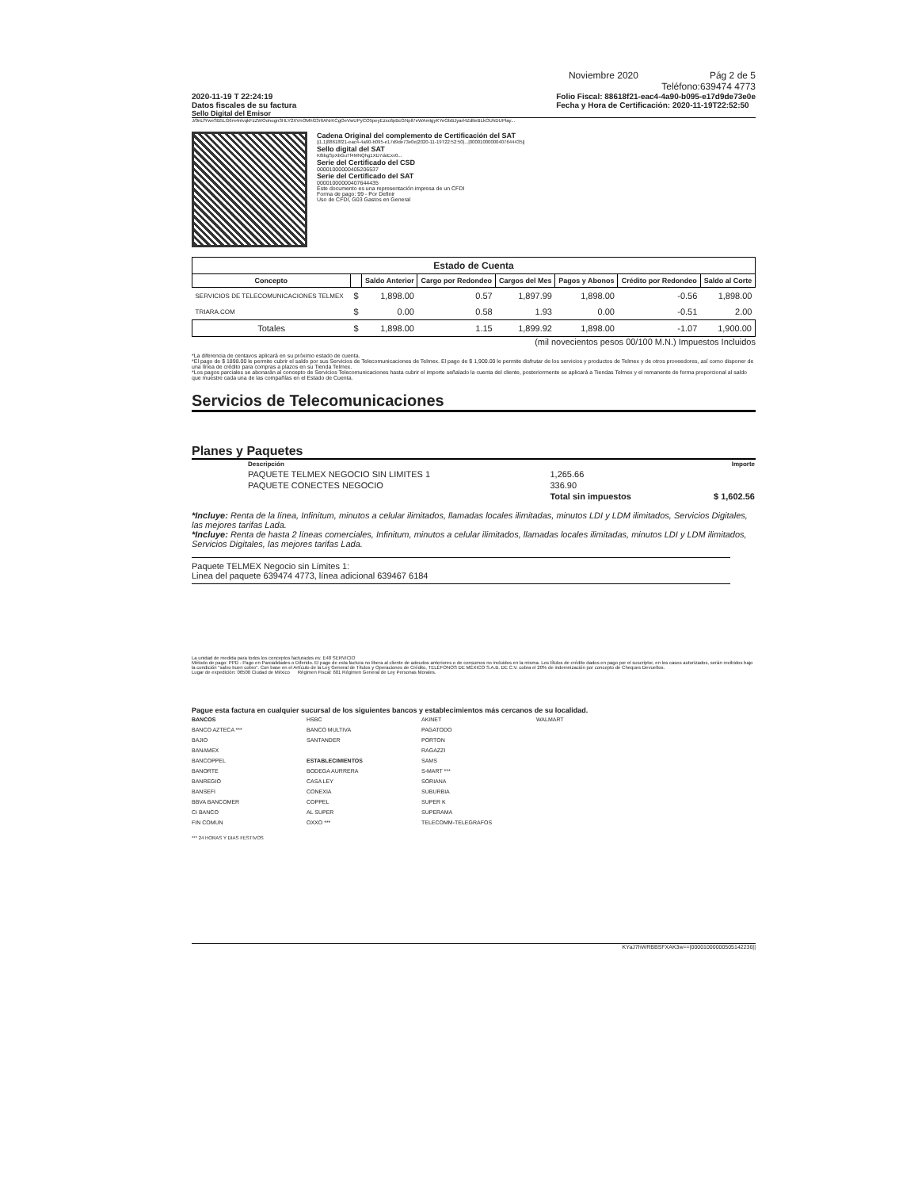Noviembre 2020 Pág 2 de 5
Teléfono:639474 4773
2020-11-19 T 22:24:19
Datos fiscales de su factura
Folio Fiscal: 88618f21-eac4-4a90-b095-e17d9de73e0e
Fecha y Hora de Certificación: 2020-11-19T22:52:50
Sello Digital del Emisor
J/0nLfYweSB5LG6m4nlvqkFzZWOohogn3HLY2XVnOMhG3r6ANrKCgOeVwUPyCO5peyEzxc6pBcGNpll7eWAmtgyKYeGbBJyarl4ZdlteBLkOUhDUPlay...
Cadena Original del complemento de Certificación del SAT
||1.1|88618f21-eac4-4a90-b095-e17d9de73e0e|2020-11-19T22:52:50|...|00001000000407644435||
Sello digital del SAT
K8ibgSpXbGuTf4MNQhg1XD7doExv0...
Serie del Certificado del CSD
00001000000405206537
Serie del Certificado del SAT
00001000000407644435
Este documento es una representación impresa de un CFDI
Forma de pago: 99 - Por Definir
Uso de CFDI, G03 Gastos en General
| Estado de Cuenta | | | | | | | |
| --- | --- | --- | --- | --- | --- | --- | --- |
| Concepto | | Saldo Anterior | Cargo por Redondeo | Cargos del Mes | Pagos y Abonos | Crédito por Redondeo | Saldo al Corte |
| SERVICIOS DE TELECOMUNICACIONES TELMEX | $ | 1,898.00 | 0.57 | 1,897.99 | 1,898.00 | -0.56 | 1,898.00 |
| TRIARA.COM | $ | 0.00 | 0.58 | 1.93 | 0.00 | -0.51 | 2.00 |
| Totales | $ | 1,898.00 | 1.15 | 1,899.92 | 1,898.00 | -1.07 | 1,900.00 |
(mil novecientos pesos 00/100 M.N.) Impuestos Incluidos
*La diferencia de centavos aplicará en su próximo estado de cuenta.
*El pago de $ 1898.00 le permite cubrir el saldo por sus Servicios de Telecomunicaciones de Telmex. El pago de $ 1,900.00 le permite disfrutar de los servicios y productos de Telmex y de otros proveedores, así como disponer de una línea de crédito para compras a plazos en su Tienda Telmex.
*Los pagos parciales se abonarán al concepto de Servicios Telecomunicaciones hasta cubrir el importe señalado la cuenta del cliente, posteriormente se aplicará a Tiendas Telmex y el remanente de forma proporcional al saldo que muestre cada una de las compañías en el Estado de Cuenta.
Servicios de Telecomunicaciones
Planes y Paquetes
| Descripción | | Importe |
| --- | --- | --- |
| PAQUETE TELMEX NEGOCIO SIN LIMITES 1 | 1,265.66 | |
| PAQUETE CONECTES NEGOCIO | 336.90 | |
| | Total sin impuestos | $ 1,602.56 |
*Incluye: Renta de la línea, Infinitum, minutos a celular ilimitados, llamadas locales ilimitadas, minutos LDI y LDM ilimitados, Servicios Digitales, las mejores tarifas Lada.
*Incluye: Renta de hasta 2 líneas comerciales, Infinitum, minutos a celular ilimitados, llamadas locales ilimitadas, minutos LDI y LDM ilimitados, Servicios Digitales, las mejores tarifas Lada.
Paquete TELMEX Negocio sin Límites 1:
Linea del paquete 639474 4773, línea adicional 639467 6184
La unidad de medida para todos los conceptos facturados es: E48 SERVICIO
Método de pago: PPD - Pago en Parcialidades o Diferido. El pago de esta factura no libera al cliente de adeudos anteriores o de consumos no incluidos en la misma. Los títulos de crédito dados en pago por el suscriptor, en los casos autorizados, serán recibidos bajo la condición "salvo buen cobro". Con base en el Artículo de la Ley General de Títulos y Operaciones de Crédito, TELÉFONOS DE MÉXICO S.A.B. DE C.V. cobra el 20% de indemnización por concepto de Cheques Devueltos.
Lugar de expedición: 06500 Ciudad de México Régimen Fiscal: 601 Régimen General de Ley Personas Morales.
Pague esta factura en cualquier sucursal de los siguientes bancos y establecimientos más cercanos de su localidad.
BANCOS
BANCO AZTECA ***
BAJIO
BANAMEX
BANCOPPEL
BANORTE
BANREGIO
BANSEFI
BBVA BANCOMER
CI BANCO
FIN COMUN
HSBC
BANCO MULTIVA
SANTANDER
ESTABLECIMIENTOS
BODEGA AURRERA
CASA LEY
CONEXIA
COPPEL
AL SUPER
OXXO ***
AKINET
PAGATODO
PORTON
RAGAZZI
SAMS
S-MART ***
SORIANA
SUBURBIA
SUPER K
SUPERAMA
TELECOMM-TELEGRAFOS
WALMART
*** 24 HORAS Y DIAS FESTIVOS
KYaJ7hWRBBSFXAK3w==|00001000000505142236||